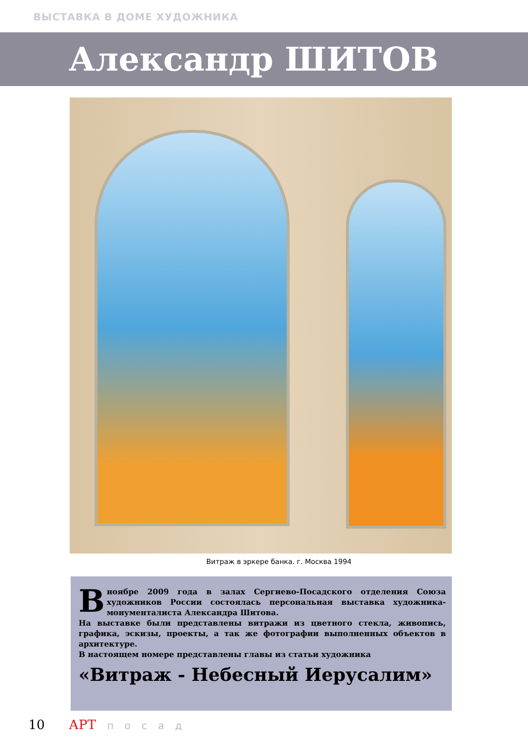ВЫСТАВКА В ДОМЕ ХУДОЖНИКА
Александр ШИТОВ
Витраж в эркере банка. г. Москва 1994
В ноябре 2009 года в залах Сергиево-Посадского отделения Союза художников России состоялась персональная выставка художника-монументалиста Александра Шитова.
На выставке были представлены витражи из цветного стекла, живопись, графика, эскизы, проекты, а так же фотографии выполненных объектов в архитектуре.
В настоящем номере представлены главы из статьи художника
«Витраж - Небесный Иерусалим»
10 АРТ посад